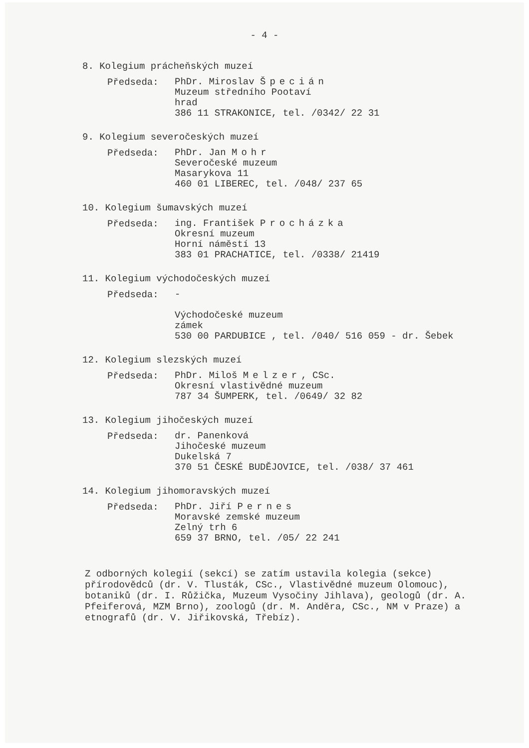- 4 -
8. Kolegium prácheňských muzeí
Předseda:
PhDr. Miroslav Špecián
Muzeum středního Pootaví
hrad
386 11 STRAKONICE, tel. /0342/ 22 31
9. Kolegium severočeských muzeí
Předseda:
PhDr. Jan Mohr
Severočeské muzeum
Masarykova 11
460 01 LIBEREC, tel. /048/ 237 65
10. Kolegium šumavských muzeí
Předseda:
ing. František Procházka
Okresní muzeum
Horní náměstí 13
383 01 PRACHATICE, tel. /0338/ 21419
11. Kolegium východočeských muzeí
Předseda:
-
Východočeské muzeum
zámek
530 00 PARDUBICE , tel. /040/ 516 059 - dr. Šebek
12. Kolegium slezských muzeí
Předseda:
PhDr. Miloš Melzer, CSc.
Okresní vlastivědné muzeum
787 34 ŠUMPERK, tel. /0649/ 32 82
13. Kolegium jihočeských muzeí
Předseda:
dr. Panenková
Jihočeské muzeum
Dukelská 7
370 51 ČESKÉ BUDĚJOVICE, tel. /038/ 37 461
14. Kolegium jihomoravských muzeí
Předseda:
PhDr. Jiří Pernes
Moravské zemské muzeum
Zelný trh 6
659 37 BRNO, tel. /05/ 22 241
Z odborných kolegií (sekcí) se zatím ustavila kolegia (sekce) přírodovědců (dr. V. Tlusták, CSc., Vlastivědné muzeum Olomouc), botaniků (dr. I. Růžička, Muzeum Vysočiny Jihlava), geologů (dr. A. Pfeiferová, MZM Brno), zoologů (dr. M. Anděra, CSc., NM v Praze) a etnografů (dr. V. Jiřikovská, Třebíz).